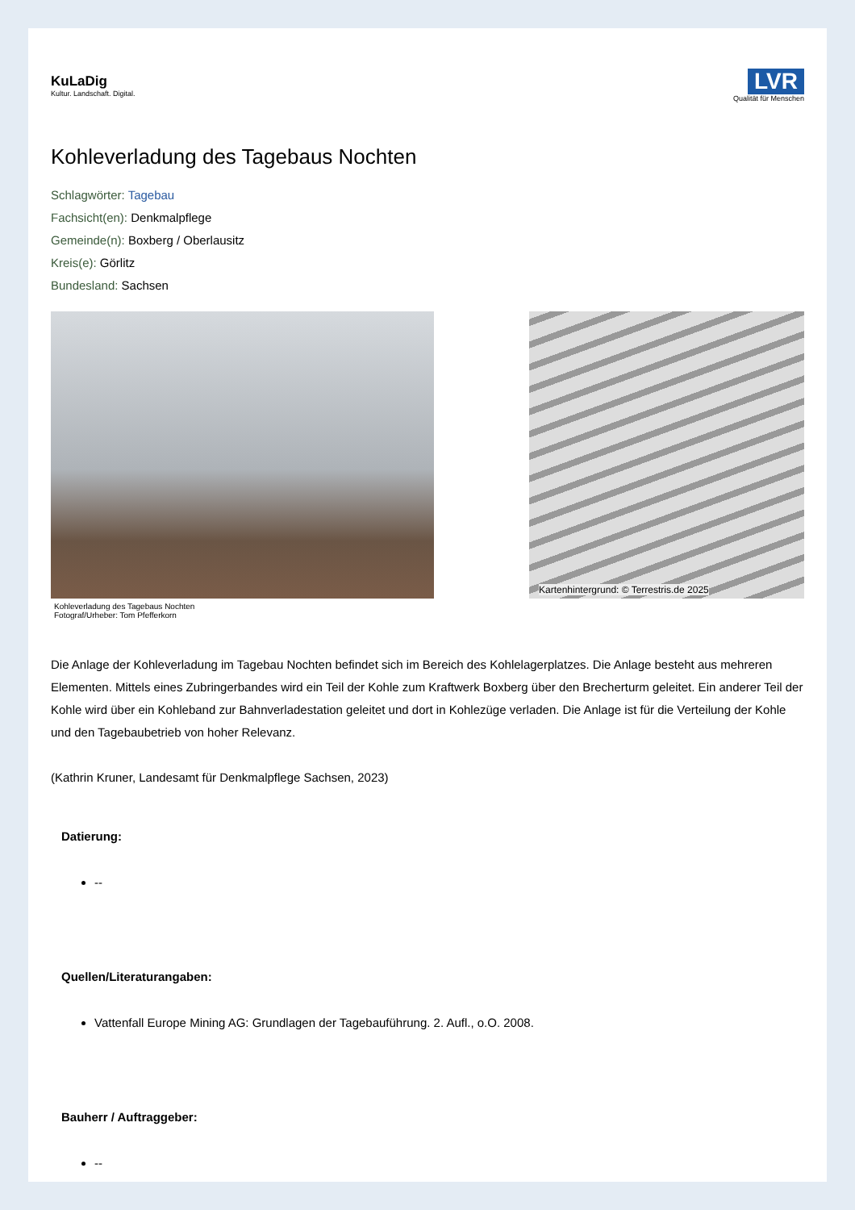KuLaDig
Kultur. Landschaft. Digital.
LVR
Qualität für Menschen
Kohleverladung des Tagebaus Nochten
Schlagwörter: Tagebau
Fachsicht(en): Denkmalpflege
Gemeinde(n): Boxberg / Oberlausitz
Kreis(e): Görlitz
Bundesland: Sachsen
Kohleverladung des Tagebaus Nochten
Fotograf/Urheber: Tom Pfefferkorn
Kartenhintergrund: © Terrestris.de 2025
Die Anlage der Kohleverladung im Tagebau Nochten befindet sich im Bereich des Kohlelagerplatzes. Die Anlage besteht aus mehreren Elementen. Mittels eines Zubringerbandes wird ein Teil der Kohle zum Kraftwerk Boxberg über den Brecherturm geleitet. Ein anderer Teil der Kohle wird über ein Kohleband zur Bahnverladestation geleitet und dort in Kohlezüge verladen. Die Anlage ist für die Verteilung der Kohle und den Tagebaubetrieb von hoher Relevanz.
(Kathrin Kruner, Landesamt für Denkmalpflege Sachsen, 2023)
Datierung:
--
Quellen/Literaturangaben:
Vattenfall Europe Mining AG: Grundlagen der Tagebauführung. 2. Aufl., o.O. 2008.
Bauherr / Auftraggeber:
--